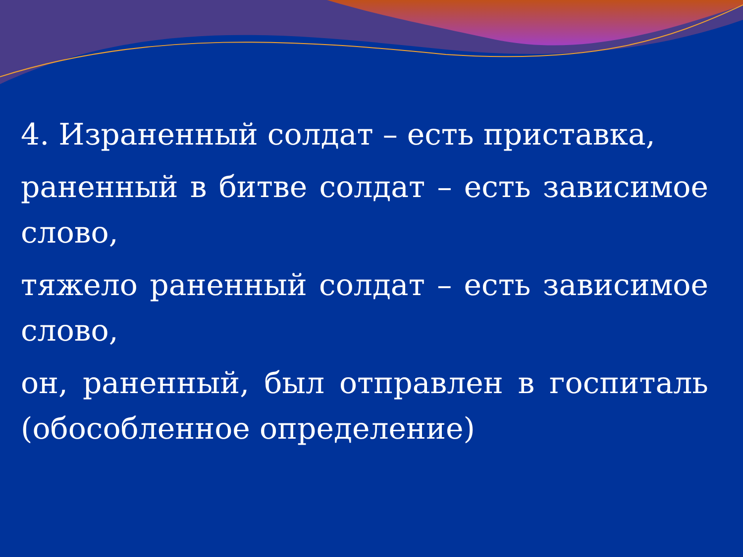4. Израненный солдат – есть приставка,
раненный в битве солдат – есть зависимое слово,
тяжело раненный солдат – есть зависимое слово,
он, раненный, был отправлен в госпиталь (обособленное определение)